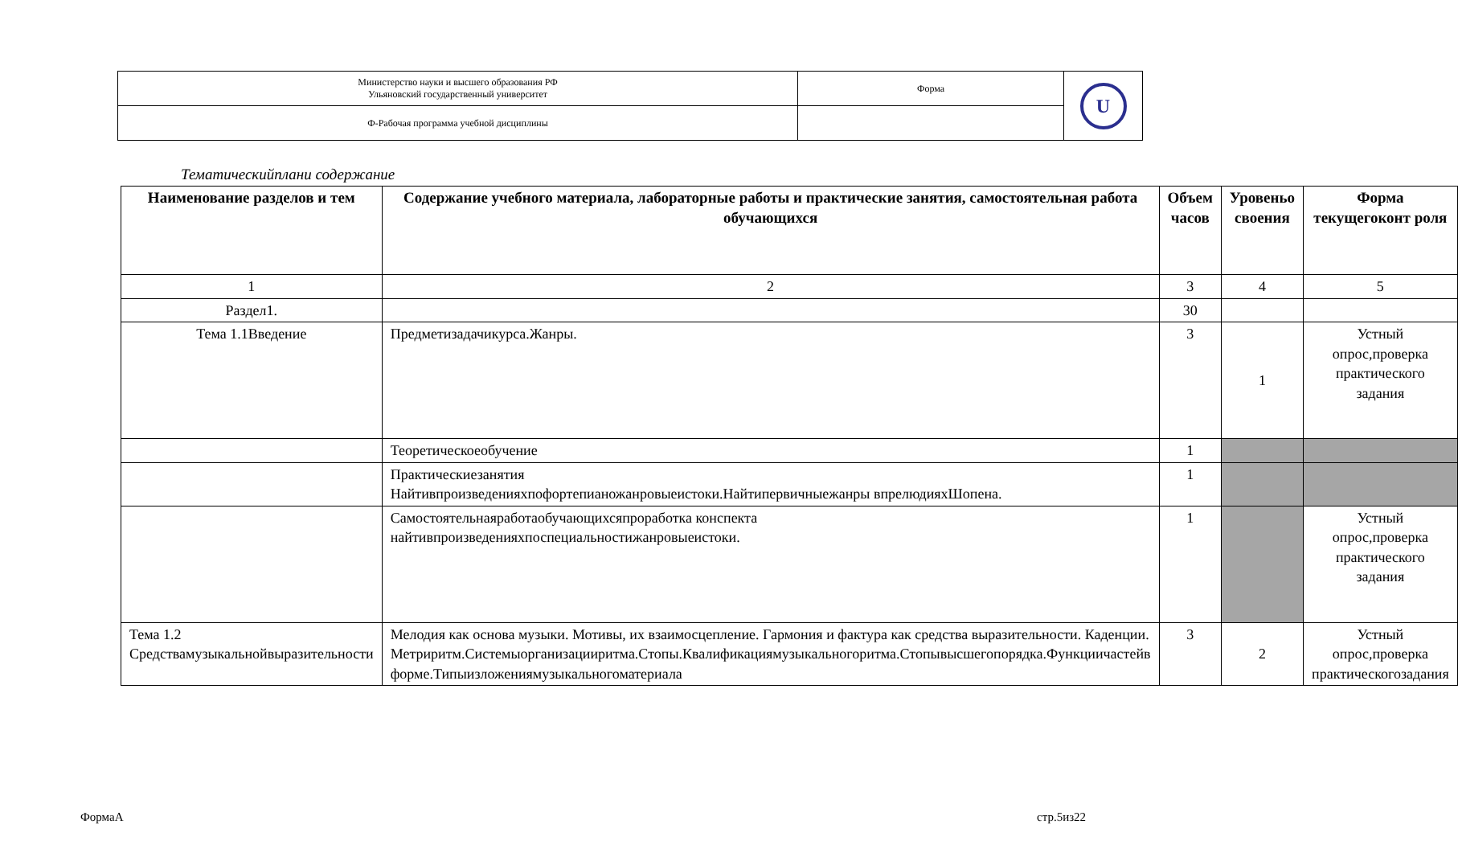| Министерство науки и высшего образования РФ Ульяновский государственный университет | Форма | U |
| Ф-Рабочая программа учебной дисциплины | | |
Тематическийплани содержание
| Наименование разделов и тем | Содержание учебного материала, лабораторные работы и практические занятия, самостоятельная работа обучающихся | Объем часов | Уровеньо своения | Форма текущегоконт роля |
| --- | --- | --- | --- | --- |
| 1 | 2 | 3 | 4 | 5 |
| Раздел1. | | 30 | | |
| Тема 1.1Введение | Предметизадачикурса.Жанры. | 3 | 1 | Устный опрос,проверка практического задания |
| | Теоретическоеобучение | 1 | | |
| | Практическиезанятия Найтивпроизведенияхпофортепианожанровыеистоки.Найтипервичныежанры впрелюдияхШопена. | 1 | | |
| | Самостоятельнаяработаобучающихсяпроработка конспекта найтивпроизведенияхпоспециальностижанровыеистоки. | 1 | | Устный опрос,проверка практического задания |
| Тема 1.2 Средствамузыкальнойвыразительности | Мелодия как основа музыки. Мотивы, их взаимосцепление. Гармония и фактура как средства выразительности. Каденции. Метриритм.Системыорганизацииритма.Стопы.Квалификациямузыкальногоритма.Стопывысшегопорядка.Функциичастейв форме.Типыизложениямузыкальногоматериала | 3 | 2 | Устный опрос,проверка практическогозадания |
ФормаА стр.5из22